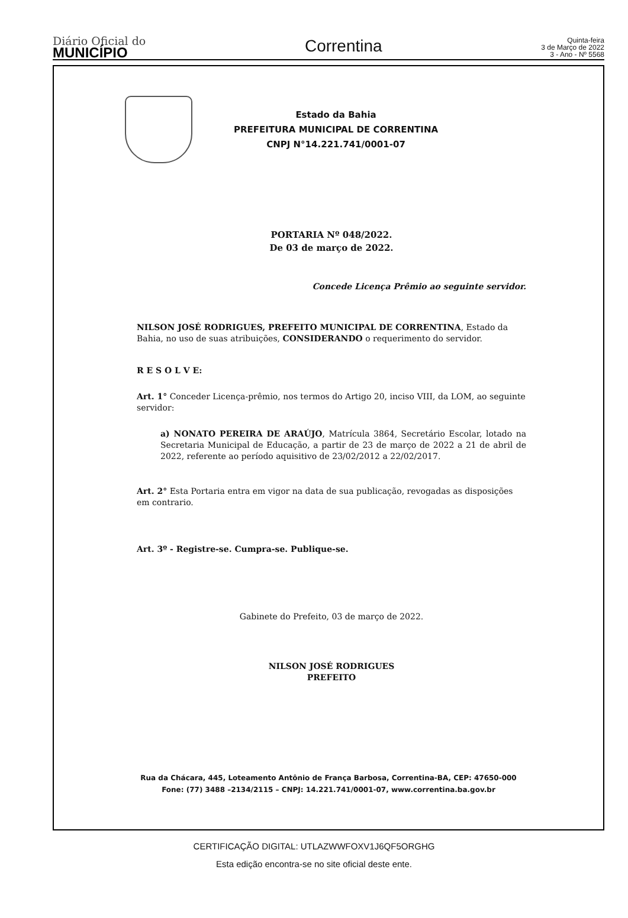Diário Oficial do
MUNICÍPIO
Correntina
Quinta-feira
3 de Março de 2022
3 - Ano - Nº 5568
Estado da Bahia
PREFEITURA MUNICIPAL DE CORRENTINA
CNPJ N°14.221.741/0001-07
PORTARIA Nº 048/2022.
De 03 de março de 2022.
Concede Licença Prêmio ao seguinte servidor.
NILSON JOSÉ RODRIGUES, PREFEITO MUNICIPAL DE CORRENTINA, Estado da Bahia, no uso de suas atribuições, CONSIDERANDO o requerimento do servidor.
R E S O L V E:
Art. 1° Conceder Licença-prêmio, nos termos do Artigo 20, inciso VIII, da LOM, ao seguinte servidor:
a) NONATO PEREIRA DE ARAÚJO, Matrícula 3864, Secretário Escolar, lotado na Secretaria Municipal de Educação, a partir de 23 de março de 2022 a 21 de abril de 2022, referente ao período aquisitivo de 23/02/2012 a 22/02/2017.
Art. 2° Esta Portaria entra em vigor na data de sua publicação, revogadas as disposições em contrario.
Art. 3º - Registre-se. Cumpra-se. Publique-se.
Gabinete do Prefeito, 03 de março de 2022.
NILSON JOSÉ RODRIGUES
PREFEITO
Rua da Chácara, 445, Loteamento Antônio de França Barbosa, Correntina-BA, CEP: 47650-000
Fone: (77) 3488 –2134/2115 – CNPJ: 14.221.741/0001-07, www.correntina.ba.gov.br
CERTIFICAÇÃO DIGITAL: UTLAZWWFOXV1J6QF5ORGHG
Esta edição encontra-se no site oficial deste ente.